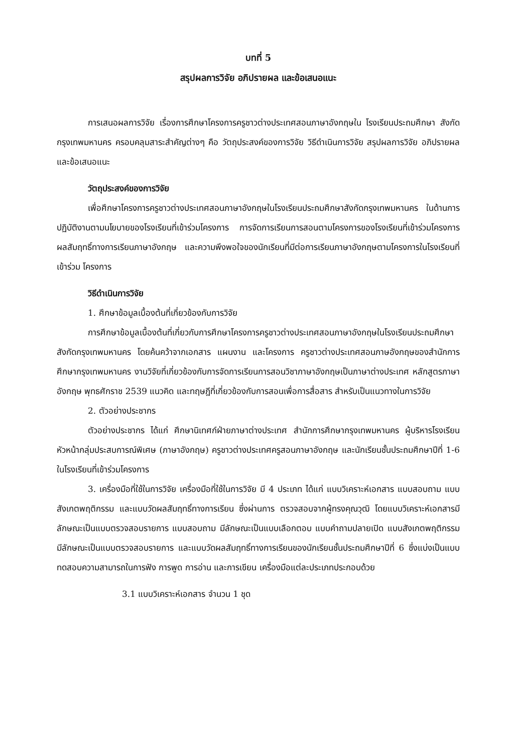บทที่ 5
สรุปผลการวิจัย อภิปรายผล และข้อเสนอแนะ
การเสนอผลการวิจัย เรื่องการศึกษาโครงการครูชาวต่างประเทศสอนภาษาอังกฤษใน โรงเรียนประถมศึกษา สังกัดกรุงเทพมหานคร ครอบคลุมสาระสำคัญต่างๆ คือ วัตถุประสงค์ของการวิจัย วิธีดำเนินการวิจัย สรุปผลการวิจัย อภิปรายผล และข้อเสนอแนะ
วัตถุประสงค์ของการวิจัย
เพื่อศึกษาโครงการครูชาวต่างประเทศสอนภาษาอังกฤษในโรงเรียนประถมศึกษาสังกัดกรุงเทพมหานคร ในด้านการปฏิบัติงานตามนโยบายของโรงเรียนที่เข้าร่วมโครงการ การจัดการเรียนการสอนตามโครงการของโรงเรียนที่เข้าร่วมโครงการ ผลสัมฤทธิ์ทางการเรียนภาษาอังกฤษ และความพึงพอใจของนักเรียนที่มีต่อการเรียนภาษาอังกฤษตามโครงการในโรงเรียนที่เข้าร่วม โครงการ
วิธีดำเนินการวิจัย
1. ศึกษาข้อมูลเบื้องต้นที่เกี่ยวข้องกับการวิจัย
การศึกษาข้อมูลเบื้องต้นที่เกี่ยวกับการศึกษาโครงการครูชาวต่างประเทศสอนภาษาอังกฤษในโรงเรียนประถมศึกษาสังกัดกรุงเทพมหานคร โดยค้นคว้าจากเอกสาร แผนงาน และโครงการ ครูชาวต่างประเทศสอนภาษอังกฤษของสำนักการศึกษากรุงเทพมหานคร งานวิจัยที่เกี่ยวข้องกับการจัดการเรียนการสอนวิชาภาษาอังกฤษเป็นภาษาต่างประเทศ หลักสูตรภาษาอังกฤษ พุทธศักราช 2539 แนวคิด และทฤษฎีที่เกี่ยวข้องกับการสอนเพื่อการสื่อสาร สำหรับเป็นแนวทางในการวิจัย
2. ตัวอย่างประชากร
ตัวอย่างประชากร ได้แก่ ศึกษานิเทศก์ฝ่ายภาษาต่างประเทศ สำนักการศึกษากรุงเทพมหานคร ผู้บริหารโรงเรียน หัวหน้ากลุ่มประสบการณ์พิเศษ (ภาษาอังกฤษ) ครูชาวต่างประเทศครูสอนภาษาอังกฤษ และนักเรียนชั้นประถมศึกษาปีที่ 1-6 ในโรงเรียนที่เข้าร่วมโครงการ
3. เครื่องมือที่ใช้ในการวิจัย เครื่องมือที่ใช้ในการวิจัย มี 4 ประเภท ได้แก่ แบบวิเคราะห์เอกสาร แบบสอบถาม แบบสังเกตพฤติกรรม และแบบวัดผลสัมฤทธิ์ทางการเรียน ซึ่งผ่านการ ตรวจสอบจากผู้ทรงคุณวุฒิ โดยแบบวิเคราะห์เอกสารมีลักษณะเป็นแบบตรวจสอบรายการ แบบสอบถาม มีลักษณะเป็นแบบเลือกตอบ แบบคำถามปลายเปิด แบบสังเกตพฤติกรรมมีลักษณะเป็นแบบตรวจสอบรายการ และแบบวัดผลสัมฤทธิ์ทางการเรียนของนักเรียนชั้นประถมศึกษาปีที่ 6 ซึ่งแบ่งเป็นแบบทดสอบความสามารถในการฟัง การพูด การอ่าน และการเขียน เครื่องมือแต่ละประเภทประกอบด้วย
3.1 แบบวิเคราะห์เอกสาร จำนวน 1 ชุด